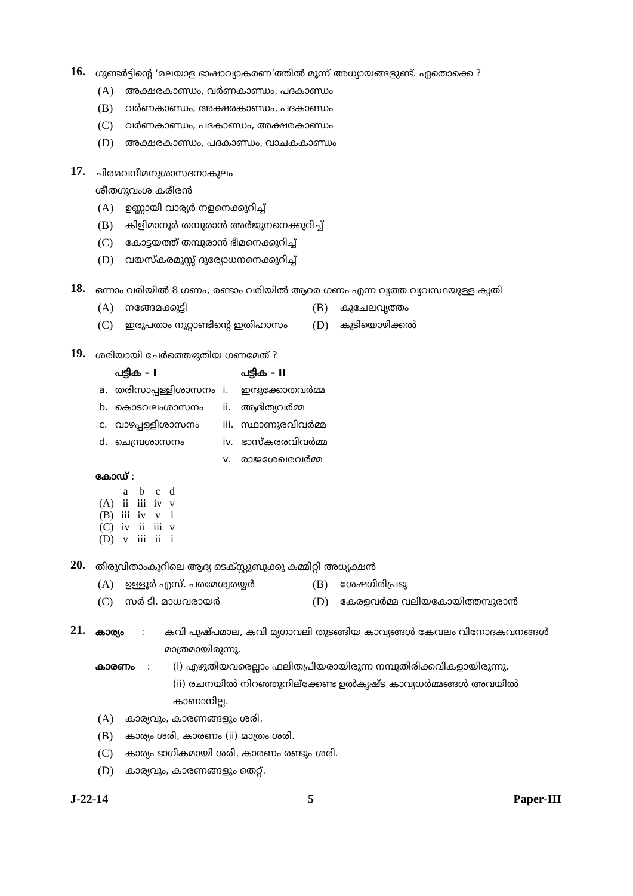16.
ഗുണ്ടർട്ടിന്റെ ‘മലയാള ഭാഷാവ്യാകരണ’ത്തിൽ മൂന്ന് അധ്യായങ്ങളുണ്ട്. ഏതൊക്കെ ?
(A) അക്ഷരകാണ്ഡം, വർണകാണ്ഡം, പദകാണ്ഡം
(B) വർണകാണ്ഡം, അക്ഷരകാണ്ഡം, പദകാണ്ഡം
(C) വർണകാണ്ഡം, പദകാണ്ഡം, അക്ഷരകാണ്ഡം
(D) അക്ഷരകാണ്ഡം, പദകാണ്ഡം, വാചകകാണ്ഡം
17.
ചിരമവനീമനുശാസദനാകുലം
ശീതഗുവംശ കരീരൻ
(A) ഉണ്ണായി വാര്യർ നളനെക്കുറിച്ച്
(B) കിളിമാനൂർ തമ്പുരാൻ അർജുനനെക്കുറിച്ച്
(C) കോട്ടയത്ത് തമ്പുരാൻ ഭീമനെക്കുറിച്ച്
(D) വയസ്കരമൂസ്സ് ദുര്യോധനനെക്കുറിച്ച്
18.
ഒന്നാം വരിയിൽ 8 ഗണം, രണ്ടാം വരിയിൽ ആറര ഗണം എന്ന വൃത്ത വ്യവസ്ഥയുള്ള കൃതി
(A) നങ്ങേമക്കുട്ടി
(B) കുചേലവൃത്തം
(C) ഇരുപതാം നൂറ്റാണ്ടിന്റെ ഇതിഹാസം
(D) കുടിയൊഴിക്കൽ
19.
ശരിയായി ചേർത്തെഴുതിയ ഗണമേത് ?
| | പട്ടിക – I | | പട്ടിക – II |
| --- | --- | --- | --- |
| a. | തരിസാപ്പള്ളിശാസനം | i. | ഇന്ദുക്കോതവർമ്മ |
| b. | കൊടവലംശാസനം | ii. | ആദിത്യവർമ്മ |
| c. | വാഴപ്പള്ളിശാസനം | iii. | സ്ഥാണുരവിവർമ്മ |
| d. | ചെമ്പ്രശാസനം | iv. | ഭാസ്കരരവിവർമ്മ |
| | | v. | രാജശേഖരവർമ്മ |
കോഡ് :
| | a | b | c | d |
| (A) | ii | iii | iv | v |
| (B) | iii | iv | v | i |
| (C) | iv | ii | iii | v |
| (D) | v | iii | ii | i |
20.
തിരുവിതാംകൂറിലെ ആദ്യ ടെക്സ്റ്റുബുക്കു കമ്മിറ്റി അധ്യക്ഷൻ
(A) ഉള്ളൂർ എസ്. പരമേശ്വരയ്യർ
(B) ശേഷഗിരിപ്രഭു
(C) സർ ടി. മാധവരായർ
(D) കേരളവർമ്മ വലിയകോയിത്തമ്പുരാൻ
21.
കാര്യം: കവി പുഷ്പമാല, കവി മൃഗാവലി തുടങ്ങിയ കാവ്യങ്ങൾ കേവലം വിനോദകവനങ്ങൾ മാത്രമായിരുന്നു.
കാരണം: (i) എഴുതിയവരെല്ലാം ഫലിതപ്രിയരായിരുന്ന നമ്പൂതിരിക്കവികളായിരുന്നു.
(ii) രചനയിൽ നിറഞ്ഞുനില്ക്കേണ്ട ഉൽകൃഷ്ട കാവ്യധർമ്മങ്ങൾ അവയിൽ കാണാനില്ല.
(A) കാര്യവും, കാരണങ്ങളും ശരി.
(B) കാര്യം ശരി, കാരണം (ii) മാത്രം ശരി.
(C) കാര്യം ഭാഗികമായി ശരി, കാരണം രണ്ടും ശരി.
(D) കാര്യവും, കാരണങ്ങളും തെറ്റ്.
J-22-14 5 Paper-III